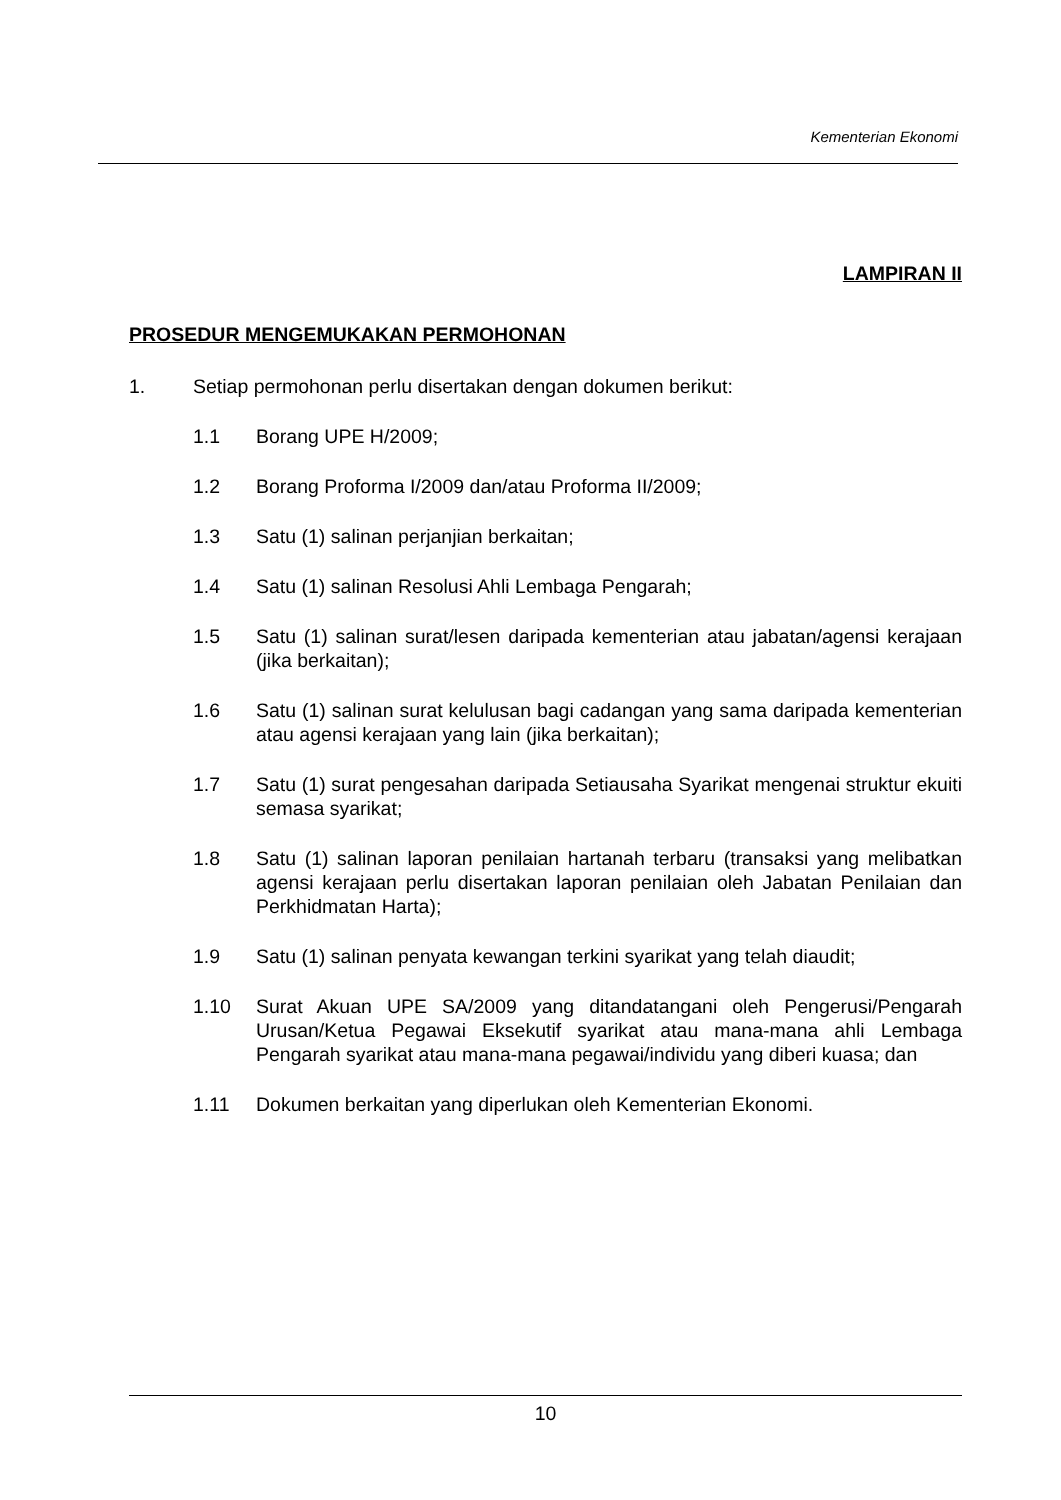Kementerian Ekonomi
LAMPIRAN II
PROSEDUR MENGEMUKAKAN PERMOHONAN
1. Setiap permohonan perlu disertakan dengan dokumen berikut:
1.1 Borang UPE H/2009;
1.2 Borang Proforma I/2009 dan/atau Proforma II/2009;
1.3 Satu (1) salinan perjanjian berkaitan;
1.4 Satu (1) salinan Resolusi Ahli Lembaga Pengarah;
1.5 Satu (1) salinan surat/lesen daripada kementerian atau jabatan/agensi kerajaan (jika berkaitan);
1.6 Satu (1) salinan surat kelulusan bagi cadangan yang sama daripada kementerian atau agensi kerajaan yang lain (jika berkaitan);
1.7 Satu (1) surat pengesahan daripada Setiausaha Syarikat mengenai struktur ekuiti semasa syarikat;
1.8 Satu (1) salinan laporan penilaian hartanah terbaru (transaksi yang melibatkan agensi kerajaan perlu disertakan laporan penilaian oleh Jabatan Penilaian dan Perkhidmatan Harta);
1.9 Satu (1) salinan penyata kewangan terkini syarikat yang telah diaudit;
1.10 Surat Akuan UPE SA/2009 yang ditandatangani oleh Pengerusi/Pengarah Urusan/Ketua Pegawai Eksekutif syarikat atau mana-mana ahli Lembaga Pengarah syarikat atau mana-mana pegawai/individu yang diberi kuasa; dan
1.11 Dokumen berkaitan yang diperlukan oleh Kementerian Ekonomi.
10